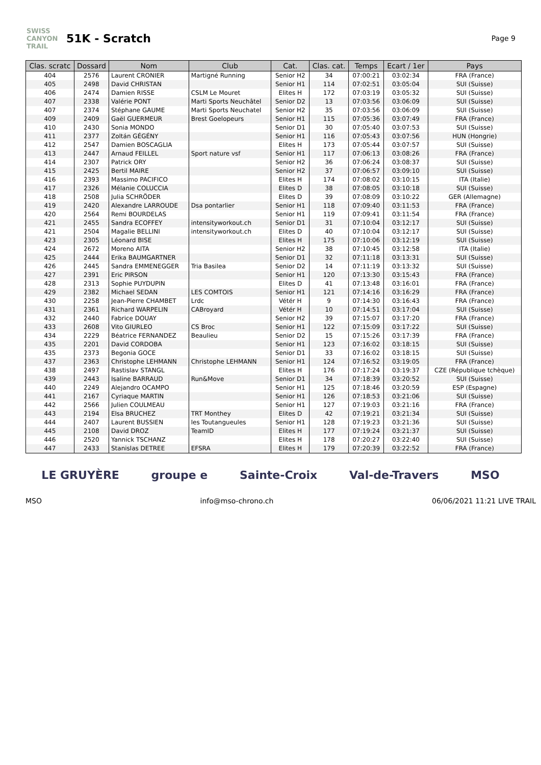SWISS CANYON TRAIL
51K - Scratch
Page 9
| Clas. scratc | Dossard | Nom | Club | Cat. | Clas. cat. | Temps | Ecart / 1er | Pays |
| --- | --- | --- | --- | --- | --- | --- | --- | --- |
| 404 | 2576 | Laurent CRONIER | Martigné Running | Senior H2 | 34 | 07:00:21 | 03:02:34 | FRA (France) |
| 405 | 2498 | David CHRISTAN | | Senior H1 | 114 | 07:02:51 | 03:05:04 | SUI (Suisse) |
| 406 | 2474 | Damien RISSE | CSLM Le Mouret | Elites H | 172 | 07:03:19 | 03:05:32 | SUI (Suisse) |
| 407 | 2338 | Valérie PONT | Marti Sports Neuchâtel | Senior D2 | 13 | 07:03:56 | 03:06:09 | SUI (Suisse) |
| 407 | 2374 | Stéphane GAUME | Marti Sports Neuchatel | Senior H2 | 35 | 07:03:56 | 03:06:09 | SUI (Suisse) |
| 409 | 2409 | Gaël GUERMEUR | Brest Goelopeurs | Senior H1 | 115 | 07:05:36 | 03:07:49 | FRA (France) |
| 410 | 2430 | Sonia MONDO | | Senior D1 | 30 | 07:05:40 | 03:07:53 | SUI (Suisse) |
| 411 | 2377 | Zoltán GÉGÉNY | | Senior H1 | 116 | 07:05:43 | 03:07:56 | HUN (Hongrie) |
| 412 | 2547 | Damien BOSCAGLIA | | Elites H | 173 | 07:05:44 | 03:07:57 | SUI (Suisse) |
| 413 | 2447 | Arnaud FEILLEL | Sport nature vsf | Senior H1 | 117 | 07:06:13 | 03:08:26 | FRA (France) |
| 414 | 2307 | Patrick ORY | | Senior H2 | 36 | 07:06:24 | 03:08:37 | SUI (Suisse) |
| 415 | 2425 | Bertil MAIRE | | Senior H2 | 37 | 07:06:57 | 03:09:10 | SUI (Suisse) |
| 416 | 2393 | Massimo PACIFICO | | Elites H | 174 | 07:08:02 | 03:10:15 | ITA (Italie) |
| 417 | 2326 | Mélanie COLUCCIA | | Elites D | 38 | 07:08:05 | 03:10:18 | SUI (Suisse) |
| 418 | 2508 | Julia SCHRÖDER | | Elites D | 39 | 07:08:09 | 03:10:22 | GER (Allemagne) |
| 419 | 2420 | Alexandre LARROUDE | Dsa pontarlier | Senior H1 | 118 | 07:09:40 | 03:11:53 | FRA (France) |
| 420 | 2564 | Remi BOURDELAS | | Senior H1 | 119 | 07:09:41 | 03:11:54 | FRA (France) |
| 421 | 2455 | Sandra ECOFFEY | intensityworkout.ch | Senior D1 | 31 | 07:10:04 | 03:12:17 | SUI (Suisse) |
| 421 | 2504 | Magalie BELLINI | intensityworkout.ch | Elites D | 40 | 07:10:04 | 03:12:17 | SUI (Suisse) |
| 423 | 2305 | Léonard BISE | | Elites H | 175 | 07:10:06 | 03:12:19 | SUI (Suisse) |
| 424 | 2672 | Moreno AITA | | Senior H2 | 38 | 07:10:45 | 03:12:58 | ITA (Italie) |
| 425 | 2444 | Erika BAUMGARTNER | | Senior D1 | 32 | 07:11:18 | 03:13:31 | SUI (Suisse) |
| 426 | 2445 | Sandra EMMENEGGER | Tria Basilea | Senior D2 | 14 | 07:11:19 | 03:13:32 | SUI (Suisse) |
| 427 | 2391 | Eric PIRSON | | Senior H1 | 120 | 07:13:30 | 03:15:43 | FRA (France) |
| 428 | 2313 | Sophie PUYDUPIN | | Elites D | 41 | 07:13:48 | 03:16:01 | FRA (France) |
| 429 | 2382 | Michael SEDAN | LES COMTOIS | Senior H1 | 121 | 07:14:16 | 03:16:29 | FRA (France) |
| 430 | 2258 | Jean-Pierre CHAMBET | Lrdc | Vétér H | 9 | 07:14:30 | 03:16:43 | FRA (France) |
| 431 | 2361 | Richard WARPELIN | CABroyard | Vétér H | 10 | 07:14:51 | 03:17:04 | SUI (Suisse) |
| 432 | 2440 | Fabrice DOUAY | | Senior H2 | 39 | 07:15:07 | 03:17:20 | FRA (France) |
| 433 | 2608 | Vito GIURLEO | CS Broc | Senior H1 | 122 | 07:15:09 | 03:17:22 | SUI (Suisse) |
| 434 | 2229 | Béatrice FERNANDEZ | Beaulieu | Senior D2 | 15 | 07:15:26 | 03:17:39 | FRA (France) |
| 435 | 2201 | David CORDOBA | | Senior H1 | 123 | 07:16:02 | 03:18:15 | SUI (Suisse) |
| 435 | 2373 | Begonia GOCE | | Senior D1 | 33 | 07:16:02 | 03:18:15 | SUI (Suisse) |
| 437 | 2363 | Christophe LEHMANN | Christophe LEHMANN | Senior H1 | 124 | 07:16:52 | 03:19:05 | FRA (France) |
| 438 | 2497 | Rastislav STANGL | | Elites H | 176 | 07:17:24 | 03:19:37 | CZE (République tchèque) |
| 439 | 2443 | Isaline BARRAUD | Run&Move | Senior D1 | 34 | 07:18:39 | 03:20:52 | SUI (Suisse) |
| 440 | 2249 | Alejandro OCAMPO | | Senior H1 | 125 | 07:18:46 | 03:20:59 | ESP (Espagne) |
| 441 | 2167 | Cyriaque MARTIN | | Senior H1 | 126 | 07:18:53 | 03:21:06 | SUI (Suisse) |
| 442 | 2566 | Julien COULMEAU | | Senior H1 | 127 | 07:19:03 | 03:21:16 | FRA (France) |
| 443 | 2194 | Elsa BRUCHEZ | TRT Monthey | Elites D | 42 | 07:19:21 | 03:21:34 | SUI (Suisse) |
| 444 | 2407 | Laurent BUSSIEN | les Toutangueules | Senior H1 | 128 | 07:19:23 | 03:21:36 | SUI (Suisse) |
| 445 | 2108 | David DROZ | TeamID | Elites H | 177 | 07:19:24 | 03:21:37 | SUI (Suisse) |
| 446 | 2520 | Yannick TSCHANZ | | Elites H | 178 | 07:20:27 | 03:22:40 | SUI (Suisse) |
| 447 | 2433 | Stanislas DETREE | EFSRA | Elites H | 179 | 07:20:39 | 03:22:52 | FRA (France) |
LE GRUYÈRE groupe e Sainte-Croix Val-de-Travers MSO
MSO info@mso-chrono.ch 06/06/2021 11:21 LIVE TRAIL